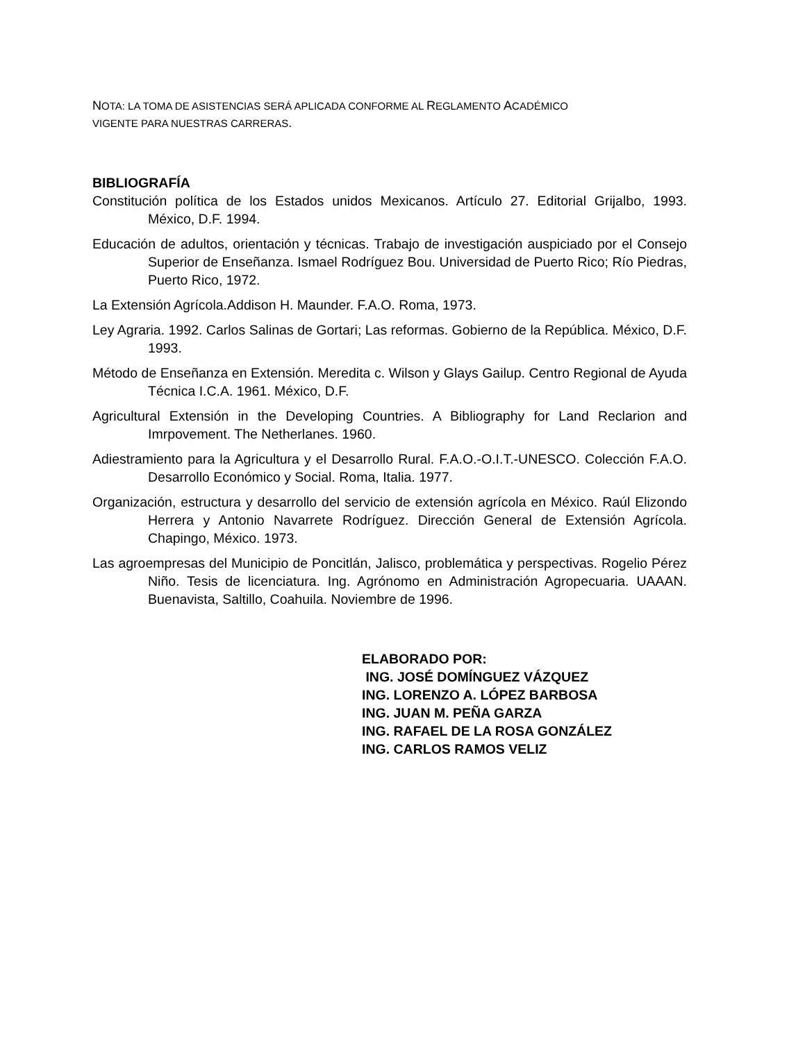NOTA: LA TOMA DE ASISTENCIAS SERÁ APLICADA CONFORME AL REGLAMENTO ACADÉMICO
VIGENTE PARA NUESTRAS CARRERAS.
BIBLIOGRAFÍA
Constitución política de los Estados unidos Mexicanos. Artículo 27. Editorial Grijalbo, 1993. México, D.F. 1994.
Educación de adultos, orientación y técnicas. Trabajo de investigación auspiciado por el Consejo Superior de Enseñanza. Ismael Rodríguez Bou. Universidad de Puerto Rico; Río Piedras, Puerto Rico, 1972.
La Extensión Agrícola.Addison H. Maunder. F.A.O. Roma, 1973.
Ley Agraria. 1992. Carlos Salinas de Gortari; Las reformas. Gobierno de la República. México, D.F. 1993.
Método de Enseñanza en Extensión. Meredita c. Wilson y Glays Gailup. Centro Regional de Ayuda Técnica I.C.A. 1961. México, D.F.
Agricultural Extensión in the Developing Countries. A Bibliography for Land Reclarion and Imrpovement. The Netherlanes. 1960.
Adiestramiento para la Agricultura y el Desarrollo Rural. F.A.O.-O.I.T.-UNESCO. Colección F.A.O. Desarrollo Económico y Social. Roma, Italia. 1977.
Organización, estructura y desarrollo del servicio de extensión agrícola en México. Raúl Elizondo Herrera y Antonio Navarrete Rodríguez. Dirección General de Extensión Agrícola. Chapingo, México. 1973.
Las agroempresas del Municipio de Poncitlán, Jalisco, problemática y perspectivas. Rogelio Pérez Niño. Tesis de licenciatura. Ing. Agrónomo en Administración Agropecuaria. UAAAN. Buenavista, Saltillo, Coahuila. Noviembre de 1996.
ELABORADO POR:
ING. JOSÉ DOMÍNGUEZ VÁZQUEZ
ING. LORENZO A. LÓPEZ BARBOSA
ING. JUAN M. PEÑA GARZA
ING. RAFAEL DE LA ROSA GONZÁLEZ
ING. CARLOS RAMOS VELIZ